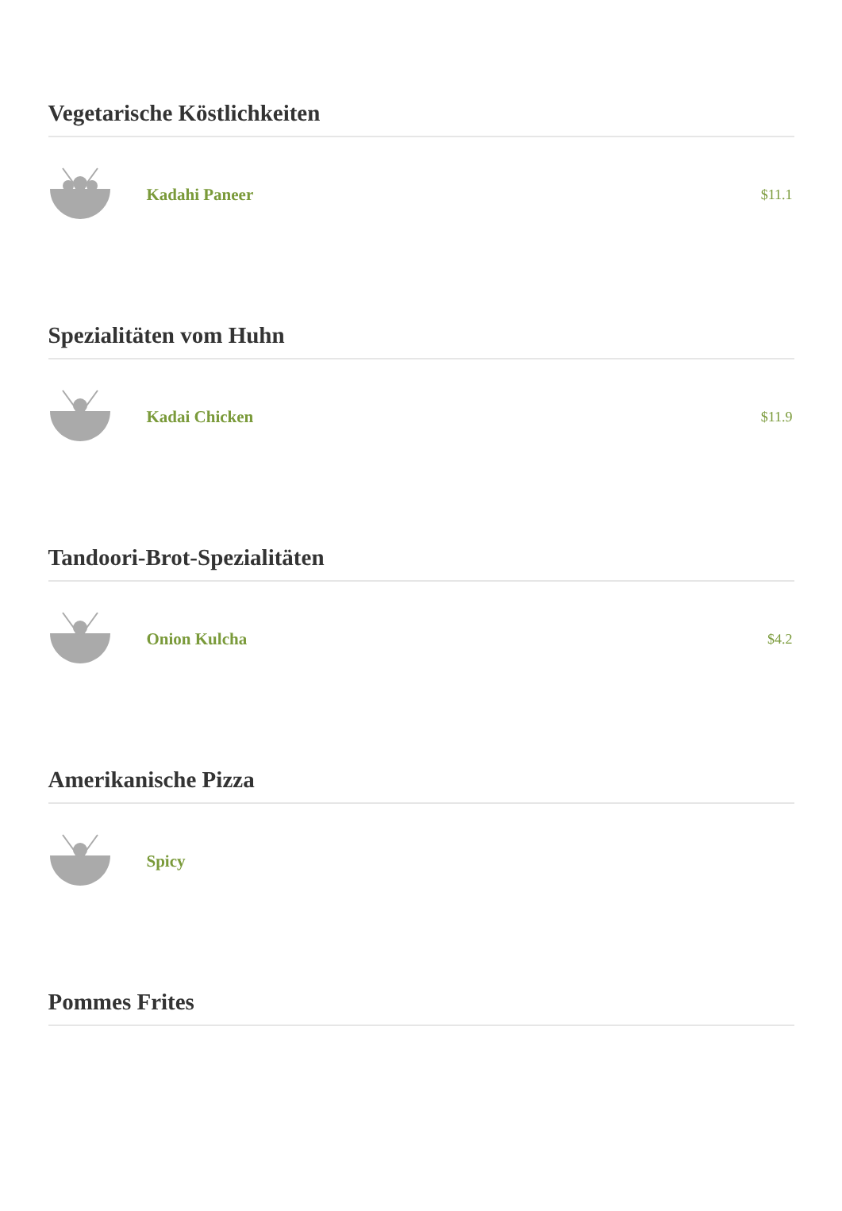Vegetarische Köstlichkeiten
Kadahi Paneer $11.1
Spezialitäten vom Huhn
Kadai Chicken $11.9
Tandoori-Brot-Spezialitäten
Onion Kulcha $4.2
Amerikanische Pizza
Spicy
Pommes Frites